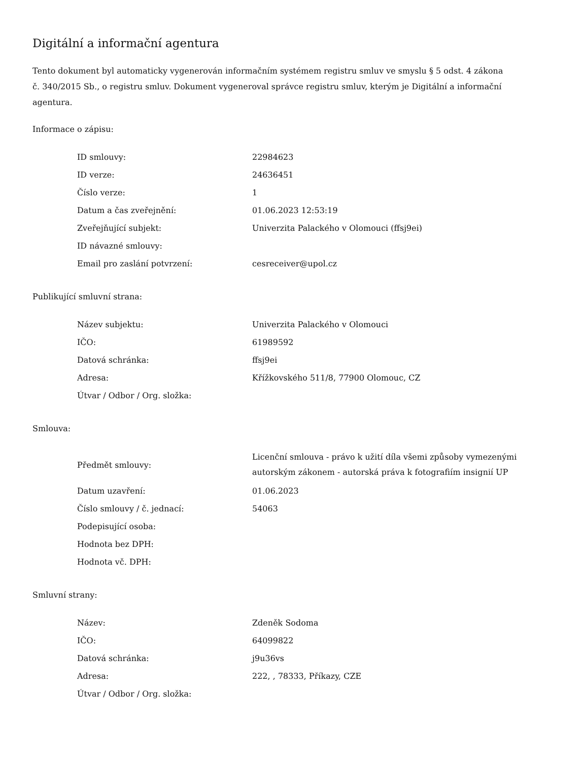Digitální a informační agentura
Tento dokument byl automaticky vygenerován informačním systémem registru smluv ve smyslu § 5 odst. 4 zákona
č. 340/2015 Sb., o registru smluv. Dokument vygeneroval správce registru smluv, kterým je Digitální a informační agentura.
Informace o zápisu:
| ID smlouvy: | 22984623 |
| ID verze: | 24636451 |
| Číslo verze: | 1 |
| Datum a čas zveřejnění: | 01.06.2023 12:53:19 |
| Zveřejňující subjekt: | Univerzita Palackého v Olomouci (ffsj9ei) |
| ID návazné smlouvy: | |
| Email pro zaslání potvrzení: | cesreceiver@upol.cz |
Publikující smluvní strana:
| Název subjektu: | Univerzita Palackého v Olomouci |
| IČO: | 61989592 |
| Datová schránka: | ffsj9ei |
| Adresa: | Křížkovského 511/8, 77900 Olomouc, CZ |
| Útvar / Odbor / Org. složka: | |
Smlouva:
| Předmět smlouvy: | Licenční smlouva - právo k užití díla všemi způsoby vymezenými autorským zákonem - autorská práva k fotografiím insignií UP |
| Datum uzavření: | 01.06.2023 |
| Číslo smlouvy / č. jednací: | 54063 |
| Podepisující osoba: | |
| Hodnota bez DPH: | |
| Hodnota vč. DPH: | |
Smluvní strany:
| Název: | Zdeněk Sodoma |
| IČO: | 64099822 |
| Datová schránka: | j9u36vs |
| Adresa: | 222, , 78333, Příkazy, CZE |
| Útvar / Odbor / Org. složka: | |